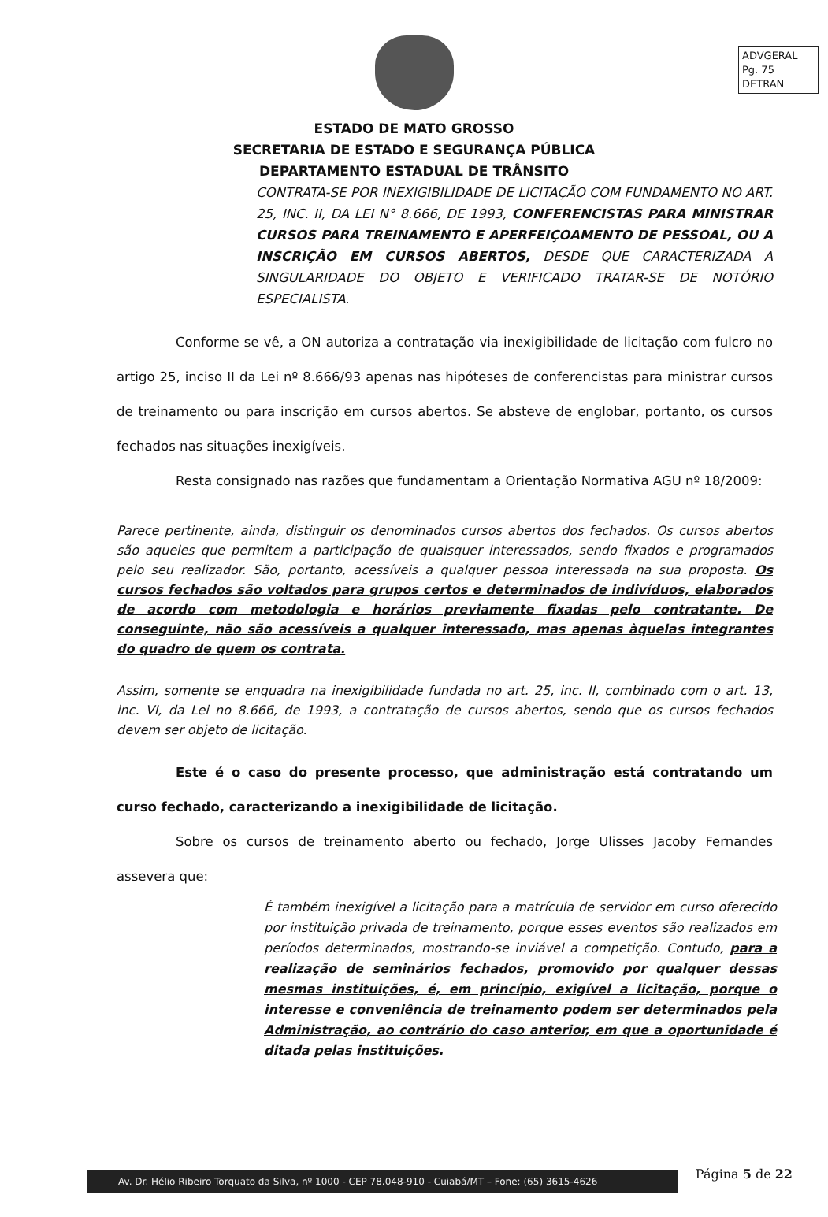ADVGERAL
Pg. 75
DETRAN
ESTADO DE MATO GROSSO
SECRETARIA DE ESTADO E SEGURANÇA PÚBLICA
DEPARTAMENTO ESTADUAL DE TRÂNSITO
CONTRATA-SE POR INEXIGIBILIDADE DE LICITAÇÃO COM FUNDAMENTO NO ART. 25, INC. II, DA LEI N° 8.666, DE 1993, CONFERENCISTAS PARA MINISTRAR CURSOS PARA TREINAMENTO E APERFEIÇOAMENTO DE PESSOAL, OU A INSCRIÇÃO EM CURSOS ABERTOS, DESDE QUE CARACTERIZADA A SINGULARIDADE DO OBJETO E VERIFICADO TRATAR-SE DE NOTÓRIO ESPECIALISTA.
Conforme se vê, a ON autoriza a contratação via inexigibilidade de licitação com fulcro no artigo 25, inciso II da Lei nº 8.666/93 apenas nas hipóteses de conferencistas para ministrar cursos de treinamento ou para inscrição em cursos abertos. Se absteve de englobar, portanto, os cursos fechados nas situações inexigíveis.
Resta consignado nas razões que fundamentam a Orientação Normativa AGU nº 18/2009:
Parece pertinente, ainda, distinguir os denominados cursos abertos dos fechados. Os cursos abertos são aqueles que permitem a participação de quaisquer interessados, sendo fixados e programados pelo seu realizador. São, portanto, acessíveis a qualquer pessoa interessada na sua proposta. Os cursos fechados são voltados para grupos certos e determinados de indivíduos, elaborados de acordo com metodologia e horários previamente fixadas pelo contratante. De conseguinte, não são acessíveis a qualquer interessado, mas apenas àquelas integrantes do quadro de quem os contrata.
Assim, somente se enquadra na inexigibilidade fundada no art. 25, inc. II, combinado com o art. 13, inc. VI, da Lei no 8.666, de 1993, a contratação de cursos abertos, sendo que os cursos fechados devem ser objeto de licitação.
Este é o caso do presente processo, que administração está contratando um curso fechado, caracterizando a inexigibilidade de licitação.
Sobre os cursos de treinamento aberto ou fechado, Jorge Ulisses Jacoby Fernandes assevera que:
É também inexigível a licitação para a matrícula de servidor em curso oferecido por instituição privada de treinamento, porque esses eventos são realizados em períodos determinados, mostrando-se inviável a competição. Contudo, para a realização de seminários fechados, promovido por qualquer dessas mesmas instituições, é, em princípio, exigível a licitação, porque o interesse e conveniência de treinamento podem ser determinados pela Administração, ao contrário do caso anterior, em que a oportunidade é ditada pelas instituições.
Página 5 de 22
Av. Dr. Hélio Ribeiro Torquato da Silva, nº 1000 - CEP 78.048-910 - Cuiabá/MT – Fone: (65) 3615-4626